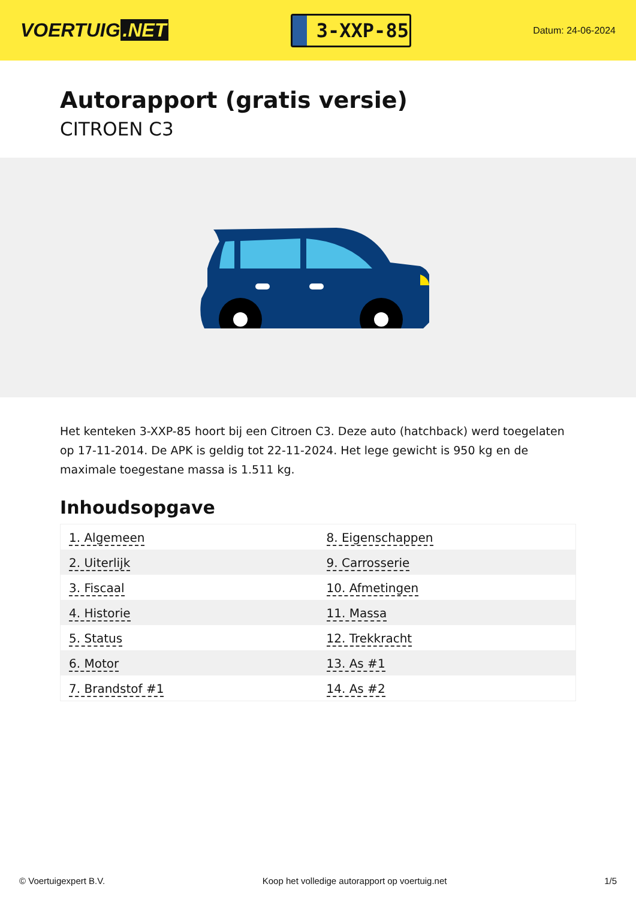VOERTUIG.NET
3-XXP-85
Datum: 24-06-2024
Autorapport (gratis versie)
CITROEN C3
Het kenteken 3-XXP-85 hoort bij een Citroen C3. Deze auto (hatchback) werd toegelaten op 17-11-2014. De APK is geldig tot 22-11-2024. Het lege gewicht is 950 kg en de maximale toegestane massa is 1.511 kg.
Inhoudsopgave
| 1. Algemeen | 8. Eigenschappen |
| 2. Uiterlijk | 9. Carrosserie |
| 3. Fiscaal | 10. Afmetingen |
| 4. Historie | 11. Massa |
| 5. Status | 12. Trekkracht |
| 6. Motor | 13. As #1 |
| 7. Brandstof #1 | 14. As #2 |
© Voertuigexpert B.V. Koop het volledige autorapport op voertuig.net 1/5